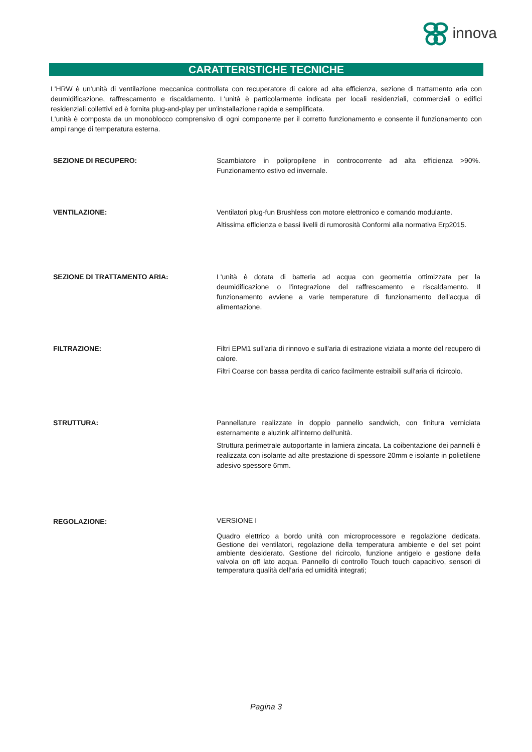innova
CARATTERISTICHE TECNICHE
L'HRW è un'unità di ventilazione meccanica controllata con recuperatore di calore ad alta efficienza, sezione di trattamento aria con deumidificazione, raffrescamento e riscaldamento. L'unità è particolarmente indicata per locali residenziali, commerciali o edifici residenziali collettivi ed è fornita plug-and-play per un'installazione rapida e semplificata.
L'unità è composta da un monoblocco comprensivo di ogni componente per il corretto funzionamento e consente il funzionamento con ampi range di temperatura esterna.
SEZIONE DI RECUPERO: Scambiatore in polipropilene in controcorrente ad alta efficienza >90%. Funzionamento estivo ed invernale.
VENTILAZIONE: Ventilatori plug-fun Brushless con motore elettronico e comando modulante.
Altissima efficienza e bassi livelli di rumorosità Conformi alla normativa Erp2015.
SEZIONE DI TRATTAMENTO ARIA: L'unità è dotata di batteria ad acqua con geometria ottimizzata per la deumidificazione o l'integrazione del raffrescamento e riscaldamento. Il funzionamento avviene a varie temperature di funzionamento dell'acqua di alimentazione.
FILTRAZIONE: Filtri EPM1 sull'aria di rinnovo e sull'aria di estrazione viziata a monte del recupero di calore.
Filtri Coarse con bassa perdita di carico facilmente estraibili sull'aria di ricircolo.
STRUTTURA: Pannellature realizzate in doppio pannello sandwich, con finitura verniciata esternamente e aluzink all'interno dell'unità.
Struttura perimetrale autoportante in lamiera zincata. La coibentazione dei pannelli è realizzata con isolante ad alte prestazione di spessore 20mm e isolante in polietilene adesivo spessore 6mm.
REGOLAZIONE:
VERSIONE I
Quadro elettrico a bordo unità con microprocessore e regolazione dedicata. Gestione dei ventilatori, regolazione della temperatura ambiente e del set point ambiente desiderato. Gestione del ricircolo, funzione antigelo e gestione della valvola on off lato acqua. Pannello di controllo Touch touch capacitivo, sensori di temperatura qualità dell’aria ed umidità integrati;
Pagina 3